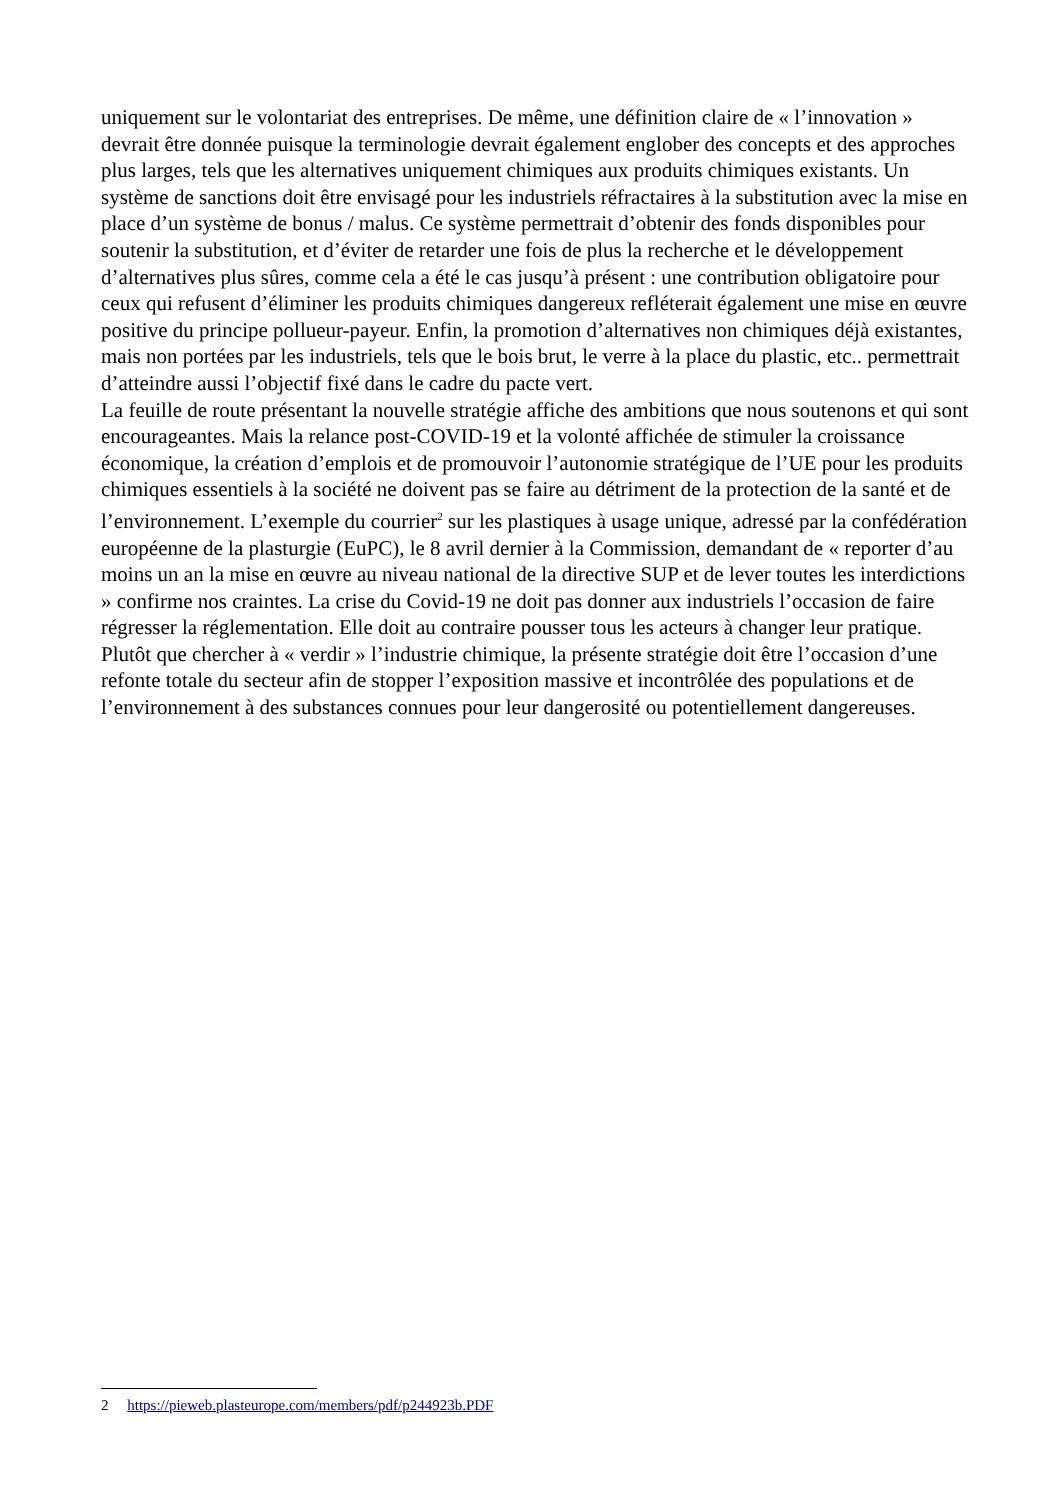uniquement sur le volontariat des entreprises. De même, une définition claire de « l’innovation » devrait être donnée puisque la terminologie devrait également englober des concepts et des approches plus larges, tels que les alternatives uniquement chimiques aux produits chimiques existants. Un système de sanctions doit être envisagé pour les industriels réfractaires à la substitution avec la mise en place d’un système de bonus / malus. Ce système permettrait d’obtenir des fonds disponibles pour soutenir la substitution, et d’éviter de retarder une fois de plus la recherche et le développement d’alternatives plus sûres, comme cela a été le cas jusqu’à présent : une contribution obligatoire pour ceux qui refusent d’éliminer les produits chimiques dangereux refléterait également une mise en œuvre positive du principe pollueur-payeur. Enfin, la promotion d’alternatives non chimiques déjà existantes, mais non portées par les industriels, tels que le bois brut, le verre à la place du plastic, etc.. permettrait d’atteindre aussi l’objectif fixé dans le cadre du pacte vert.
La feuille de route présentant la nouvelle stratégie affiche des ambitions que nous soutenons et qui sont encourageantes. Mais la relance post-COVID-19 et la volonté affichée de stimuler la croissance économique, la création d’emplois et de promouvoir l’autonomie stratégique de l’UE pour les produits chimiques essentiels à la société ne doivent pas se faire au détriment de la protection de la santé et de l’environnement. L’exemple du courrier<sup>2</sup> sur les plastiques à usage unique, adressé par la confédération européenne de la plasturgie (EuPC), le 8 avril dernier à la Commission, demandant de « reporter d’au moins un an la mise en œuvre au niveau national de la directive SUP et de lever toutes les interdictions » confirme nos craintes. La crise du Covid-19 ne doit pas donner aux industriels l’occasion de faire régresser la réglementation. Elle doit au contraire pousser tous les acteurs à changer leur pratique. Plutôt que chercher à « verdir » l’industrie chimique, la présente stratégie doit être l’occasion d’une refonte totale du secteur afin de stopper l’exposition massive et incontrôlée des populations et de l’environnement à des substances connues pour leur dangerosité ou potentiellement dangereuses.
2 https://pieweb.plasteurope.com/members/pdf/p244923b.PDF